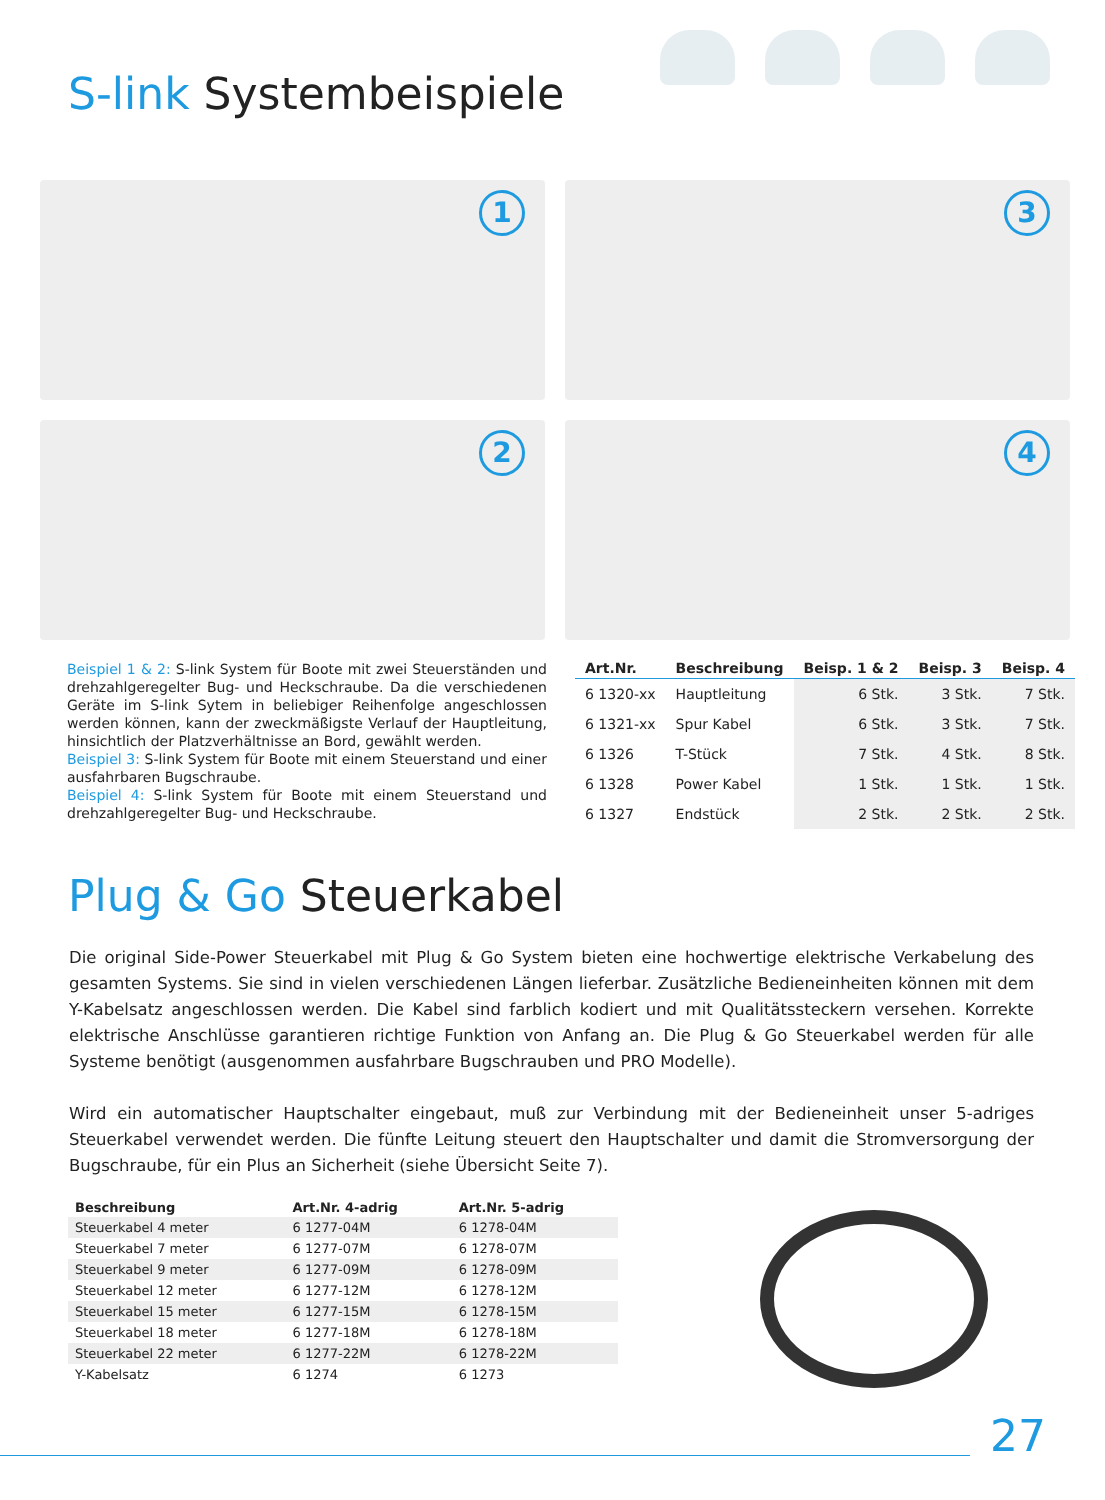S-link Systembeispiele
1
3
2
4
Beispiel 1 & 2: S-link System für Boote mit zwei Steuerständen und drehzahlgeregelter Bug- und Heckschraube. Da die verschiedenen Geräte im S-link Sytem in beliebiger Reihenfolge angeschlossen werden können, kann der zweckmäßigste Verlauf der Hauptleitung, hinsichtlich der Platzverhältnisse an Bord, gewählt werden.
Beispiel 3: S-link System für Boote mit einem Steuerstand und einer ausfahrbaren Bugschraube.
Beispiel 4: S-link System für Boote mit einem Steuerstand und drehzahlgeregelter Bug- und Heckschraube.
| Art.Nr. | Beschreibung | Beisp. 1 & 2 | Beisp. 3 | Beisp. 4 |
| --- | --- | --- | --- | --- |
| 6 1320-xx | Hauptleitung | 6 Stk. | 3 Stk. | 7 Stk. |
| 6 1321-xx | Spur Kabel | 6 Stk. | 3 Stk. | 7 Stk. |
| 6 1326 | T-Stück | 7 Stk. | 4 Stk. | 8 Stk. |
| 6 1328 | Power Kabel | 1 Stk. | 1 Stk. | 1 Stk. |
| 6 1327 | Endstück | 2 Stk. | 2 Stk. | 2 Stk. |
Plug & Go Steuerkabel
Die original Side-Power Steuerkabel mit Plug & Go System bieten eine hochwertige elektrische Verkabelung des gesamten Systems. Sie sind in vielen verschiedenen Längen lieferbar. Zusätzliche Bedieneinheiten können mit dem Y-Kabelsatz angeschlossen werden. Die Kabel sind farblich kodiert und mit Qualitätssteckern versehen. Korrekte elektrische Anschlüsse garantieren richtige Funktion von Anfang an. Die Plug & Go Steuerkabel werden für alle Systeme benötigt (ausgenommen ausfahrbare Bugschrauben und PRO Modelle).
Wird ein automatischer Hauptschalter eingebaut, muß zur Verbindung mit der Bedieneinheit unser 5-adriges Steuerkabel verwendet werden. Die fünfte Leitung steuert den Hauptschalter und damit die Stromversorgung der Bugschraube, für ein Plus an Sicherheit (siehe Übersicht Seite 7).
| Beschreibung | Art.Nr. 4-adrig | Art.Nr. 5-adrig |
| --- | --- | --- |
| Steuerkabel 4 meter | 6 1277-04M | 6 1278-04M |
| Steuerkabel 7 meter | 6 1277-07M | 6 1278-07M |
| Steuerkabel 9 meter | 6 1277-09M | 6 1278-09M |
| Steuerkabel 12 meter | 6 1277-12M | 6 1278-12M |
| Steuerkabel 15 meter | 6 1277-15M | 6 1278-15M |
| Steuerkabel 18 meter | 6 1277-18M | 6 1278-18M |
| Steuerkabel 22 meter | 6 1277-22M | 6 1278-22M |
| Y-Kabelsatz | 6 1274 | 6 1273 |
27